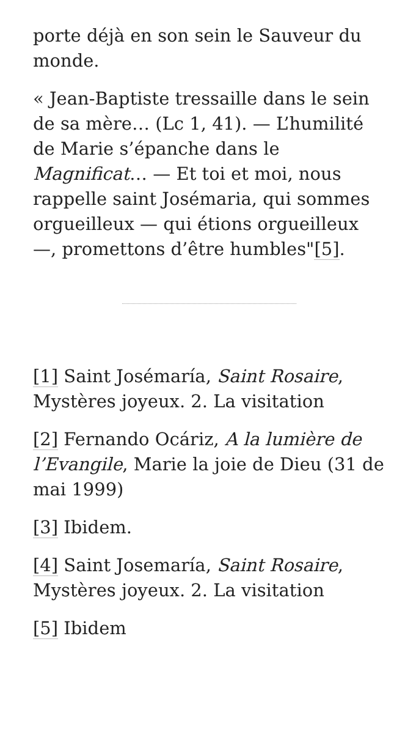porte déjà en son sein le Sauveur du monde.
« Jean-Baptiste tressaille dans le sein de sa mère… (Lc 1, 41). — L’humilité de Marie s’épanche dans le Magnificat… — Et toi et moi, nous rappelle saint Josémaria, qui sommes orgueilleux — qui étions orgueilleux —, promettons d’être humbles"[5].
[1] Saint Josémaría, Saint Rosaire, Mystères joyeux. 2. La visitation
[2] Fernando Ocáriz, A la lumière de l’Evangile, Marie la joie de Dieu (31 de mai 1999)
[3] Ibidem.
[4] Saint Josemaría, Saint Rosaire, Mystères joyeux. 2. La visitation
[5] Ibidem